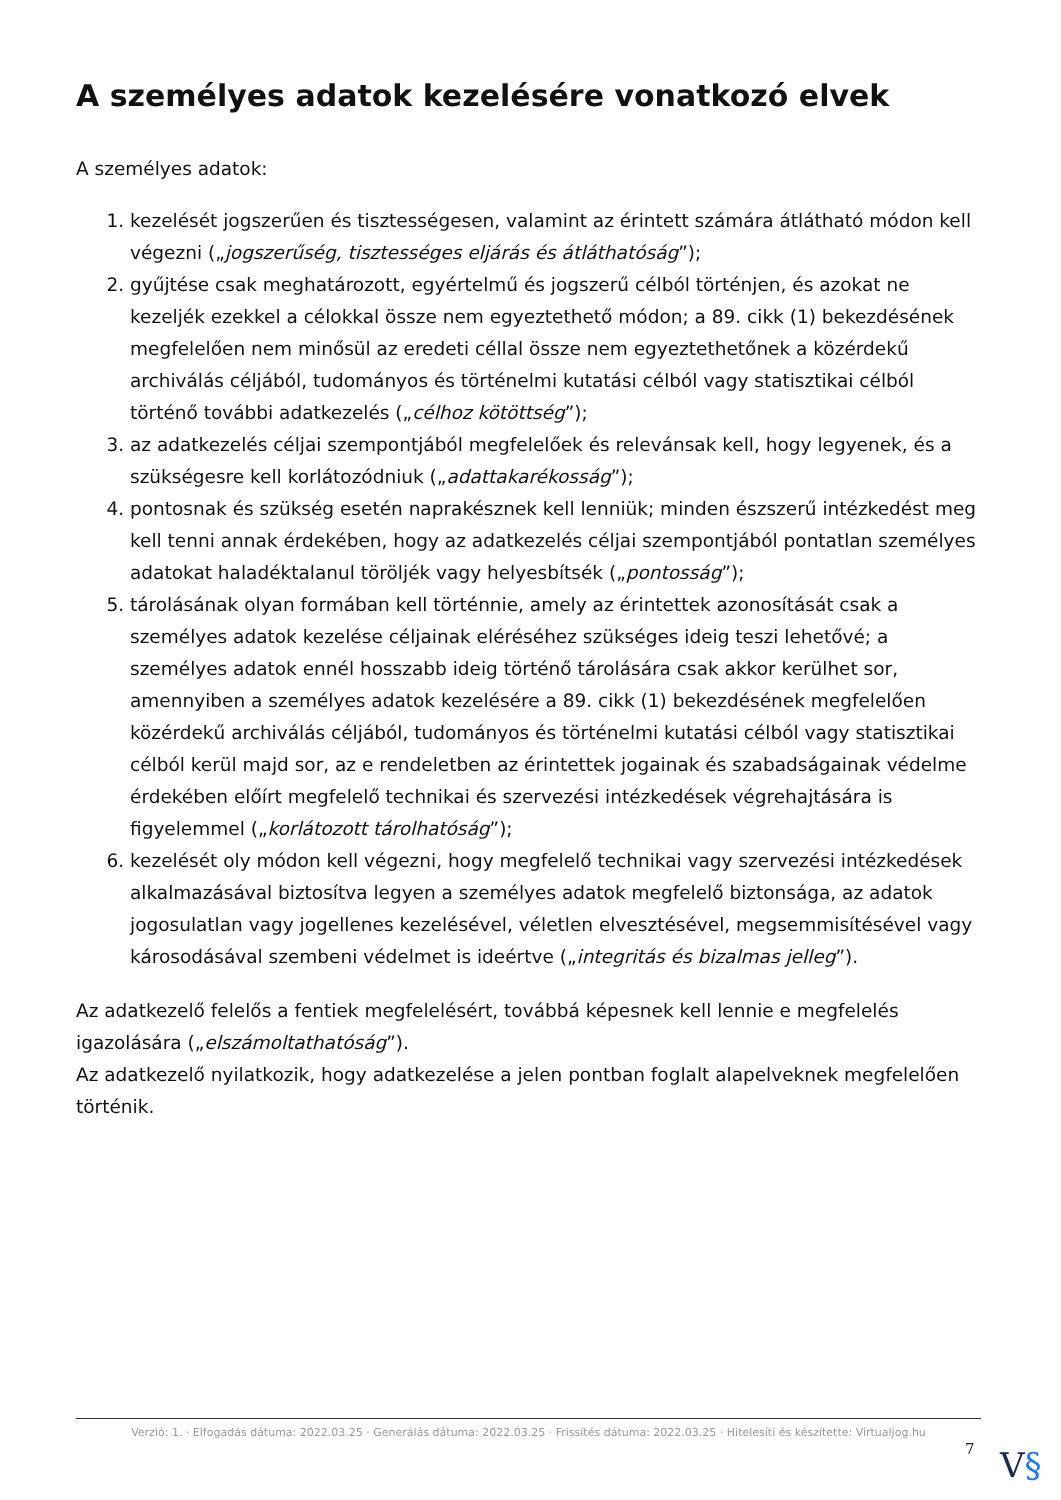A személyes adatok kezelésére vonatkozó elvek
A személyes adatok:
1. kezelését jogszerűen és tisztességesen, valamint az érintett számára átlátható módon kell végezni („jogszerűség, tisztességes eljárás és átláthatóság”);
2. gyűjtése csak meghatározott, egyértelmű és jogszerű célból történjen, és azokat ne kezeljék ezekkel a célokkal össze nem egyeztethető módon; a 89. cikk (1) bekezdésének megfelelően nem minősül az eredeti céllal össze nem egyeztethetőnek a közérdekű archiválás céljából, tudományos és történelmi kutatási célból vagy statisztikai célból történő további adatkezelés („célhoz kötöttség”);
3. az adatkezelés céljai szempontjából megfelelőek és relevánsak kell, hogy legyenek, és a szükségesre kell korlátozódniuk („adattakarékosság”);
4. pontosnak és szükség esetén naprakésznek kell lenniük; minden észszerű intézkedést meg kell tenni annak érdekében, hogy az adatkezelés céljai szempontjából pontatlan személyes adatokat haladéktalanul töröljék vagy helyesbítsék („pontosság”);
5. tárolásának olyan formában kell történnie, amely az érintettek azonosítását csak a személyes adatok kezelése céljainak eléréséhez szükséges ideig teszi lehetővé; a személyes adatok ennél hosszabb ideig történő tárolására csak akkor kerülhet sor, amennyiben a személyes adatok kezelésére a 89. cikk (1) bekezdésének megfelelően közérdekű archiválás céljából, tudományos és történelmi kutatási célból vagy statisztikai célból kerül majd sor, az e rendeletben az érintettek jogainak és szabadságainak védelme érdekében előírt megfelelő technikai és szervezési intézkedések végrehajtására is figyelemmel („korlátozott tárolhatóság”);
6. kezelését oly módon kell végezni, hogy megfelelő technikai vagy szervezési intézkedések alkalmazásával biztosítva legyen a személyes adatok megfelelő biztonsága, az adatok jogosulatlan vagy jogellenes kezelésével, véletlen elvesztésével, megsemmisítésével vagy károsodásával szembeni védelmet is ideértve („integritás és bizalmas jelleg”).
Az adatkezelő felelős a fentiek megfelelésért, továbbá képesnek kell lennie e megfelelés igazolására („elszámoltathatóság”).
Az adatkezelő nyilatkozik, hogy adatkezelése a jelen pontban foglalt alapelveknek megfelelően történik.
Verzió: 1. · Elfogadás dátuma: 2022.03.25 · Generálás dátuma: 2022.03.25 · Frissítés dátuma: 2022.03.25 · Hitelesíti és készítette: Virtualjog.hu
7 V§